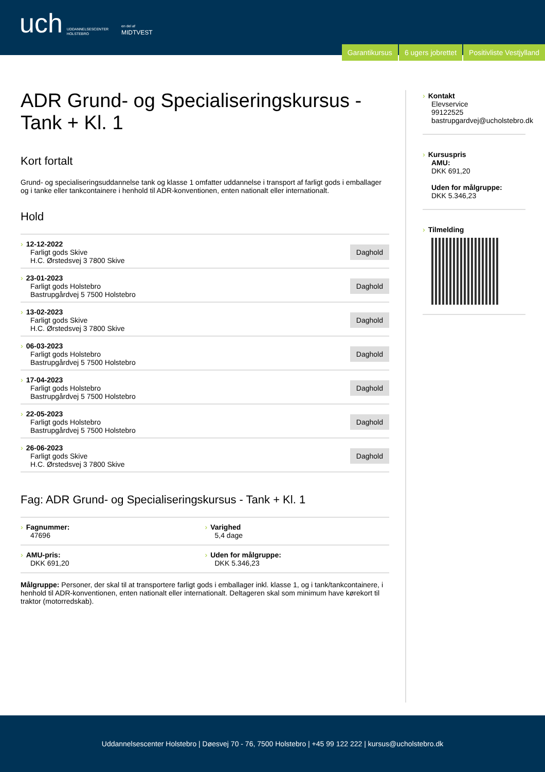uch UDDANNELSESCENTER
HOLSTEBRO
en del af
MIDTVEST
Garantikursus 6 ugers jobrettet Positivliste Vestjylland
ADR Grund- og Specialiseringskursus - Tank + Kl. 1
Kort fortalt
Grund- og specialiseringsuddannelse tank og klasse 1 omfatter uddannelse i transport af farligt gods i emballager og i tanke eller tankcontainere i henhold til ADR-konventionen, enten nationalt eller internationalt.
Hold
› 12-12-2022
Farligt gods Skive
H.C. Ørstedsvej 3 7800 Skive
Daghold
› 23-01-2023
Farligt gods Holstebro
Bastrupgårdvej 5 7500 Holstebro
Daghold
› 13-02-2023
Farligt gods Skive
H.C. Ørstedsvej 3 7800 Skive
Daghold
› 06-03-2023
Farligt gods Holstebro
Bastrupgårdvej 5 7500 Holstebro
Daghold
› 17-04-2023
Farligt gods Holstebro
Bastrupgårdvej 5 7500 Holstebro
Daghold
› 22-05-2023
Farligt gods Holstebro
Bastrupgårdvej 5 7500 Holstebro
Daghold
› 26-06-2023
Farligt gods Skive
H.C. Ørstedsvej 3 7800 Skive
Daghold
Fag: ADR Grund- og Specialiseringskursus - Tank + Kl. 1
› Fagnummer:
47696
› Varighed
5,4 dage
› AMU-pris:
DKK 691,20
› Uden for målgruppe:
DKK 5.346,23
Målgruppe: Personer, der skal til at transportere farligt gods i emballager inkl. klasse 1, og i tank/tankcontainere, i henhold til ADR-konventionen, enten nationalt eller internationalt. Deltageren skal som minimum have kørekort til traktor (motorredskab).
› Kontakt
Elevservice
99122525
bastrupgardvej@ucholstebro.dk
› Kursuspris
AMU:
DKK 691,20
Uden for målgruppe:
DKK 5.346,23
› Tilmelding
Uddannelsescenter Holstebro | Døesvej 70 - 76, 7500 Holstebro | +45 99 122 222 | kursus@ucholstebro.dk